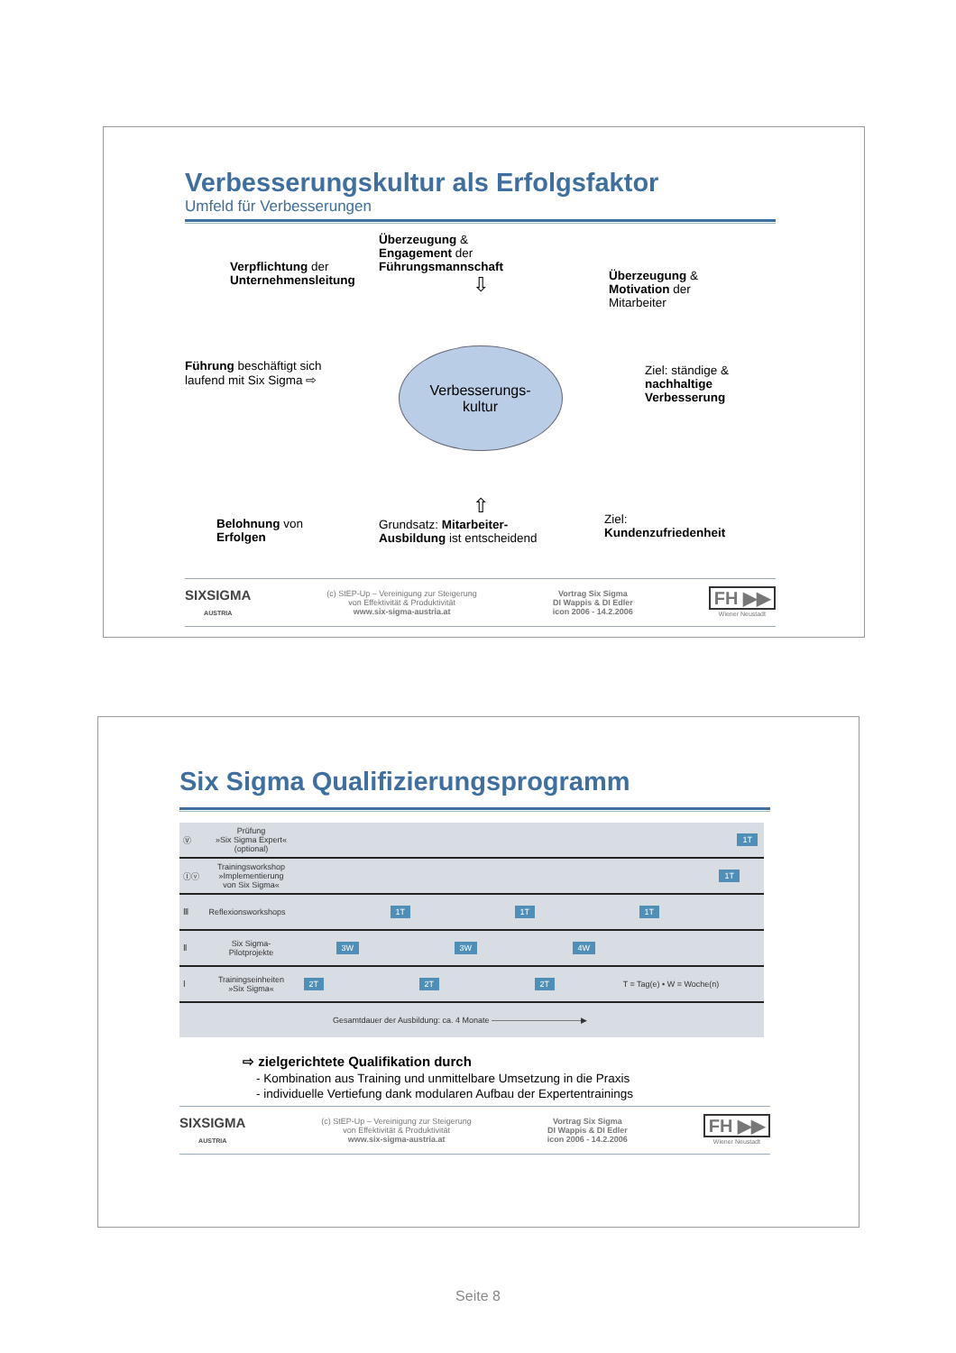Verbesserungskultur als Erfolgsfaktor
Umfeld für Verbesserungen
Verpflichtung der
Unternehmensleitung
Überzeugung &
Engagement der
Führungsmannschaft
⇩
Überzeugung &
Motivation der
Mitarbeiter
Führung beschäftigt sich
laufend mit Six Sigma ⇨
Verbesserungs-
kultur
Ziel: ständige &
nachhaltige
Verbesserung
Belohnung von
Erfolgen
⇧
Grundsatz: Mitarbeiter-
Ausbildung ist entscheidend
Ziel:
Kundenzufriedenheit
SIXSIGMA
AUSTRIA
(c) StEP-Up – Vereinigung zur Steigerung
von Effektivität & Produktivität
www.six-sigma-austria.at
Vortrag Six Sigma
DI Wappis & DI Edler
icon 2006 - 14.2.2006
FH ▶▶
Wiener Neustadt
Six Sigma Qualifizierungsprogramm
| Ⓥ | Prüfung »Six Sigma Expert« (optional) | 1T |
| Ⓘⓥ | Trainingsworkshop »Implementierung von Six Sigma« | 1T |
| Ⅲ | Reflexionsworkshops | 1T 1T 1T |
| Ⅱ | Six Sigma- Pilotprojekte | 3W 3W 4W |
| Ⅰ | Trainingseinheiten »Six Sigma« | 2T 2T 2T T = Tag(e) • W = Woche(n) |
| Gesamtdauer der Ausbildung: ca. 4 Monate ———————————▶ | | |
⇨ zielgerichtete Qualifikation durch
- Kombination aus Training und unmittelbare Umsetzung in die Praxis
- individuelle Vertiefung dank modularen Aufbau der Expertentrainings
SIXSIGMA
AUSTRIA
(c) StEP-Up – Vereinigung zur Steigerung
von Effektivität & Produktivität
www.six-sigma-austria.at
Vortrag Six Sigma
DI Wappis & DI Edler
icon 2006 - 14.2.2006
FH ▶▶
Wiener Neustadt
Seite 8